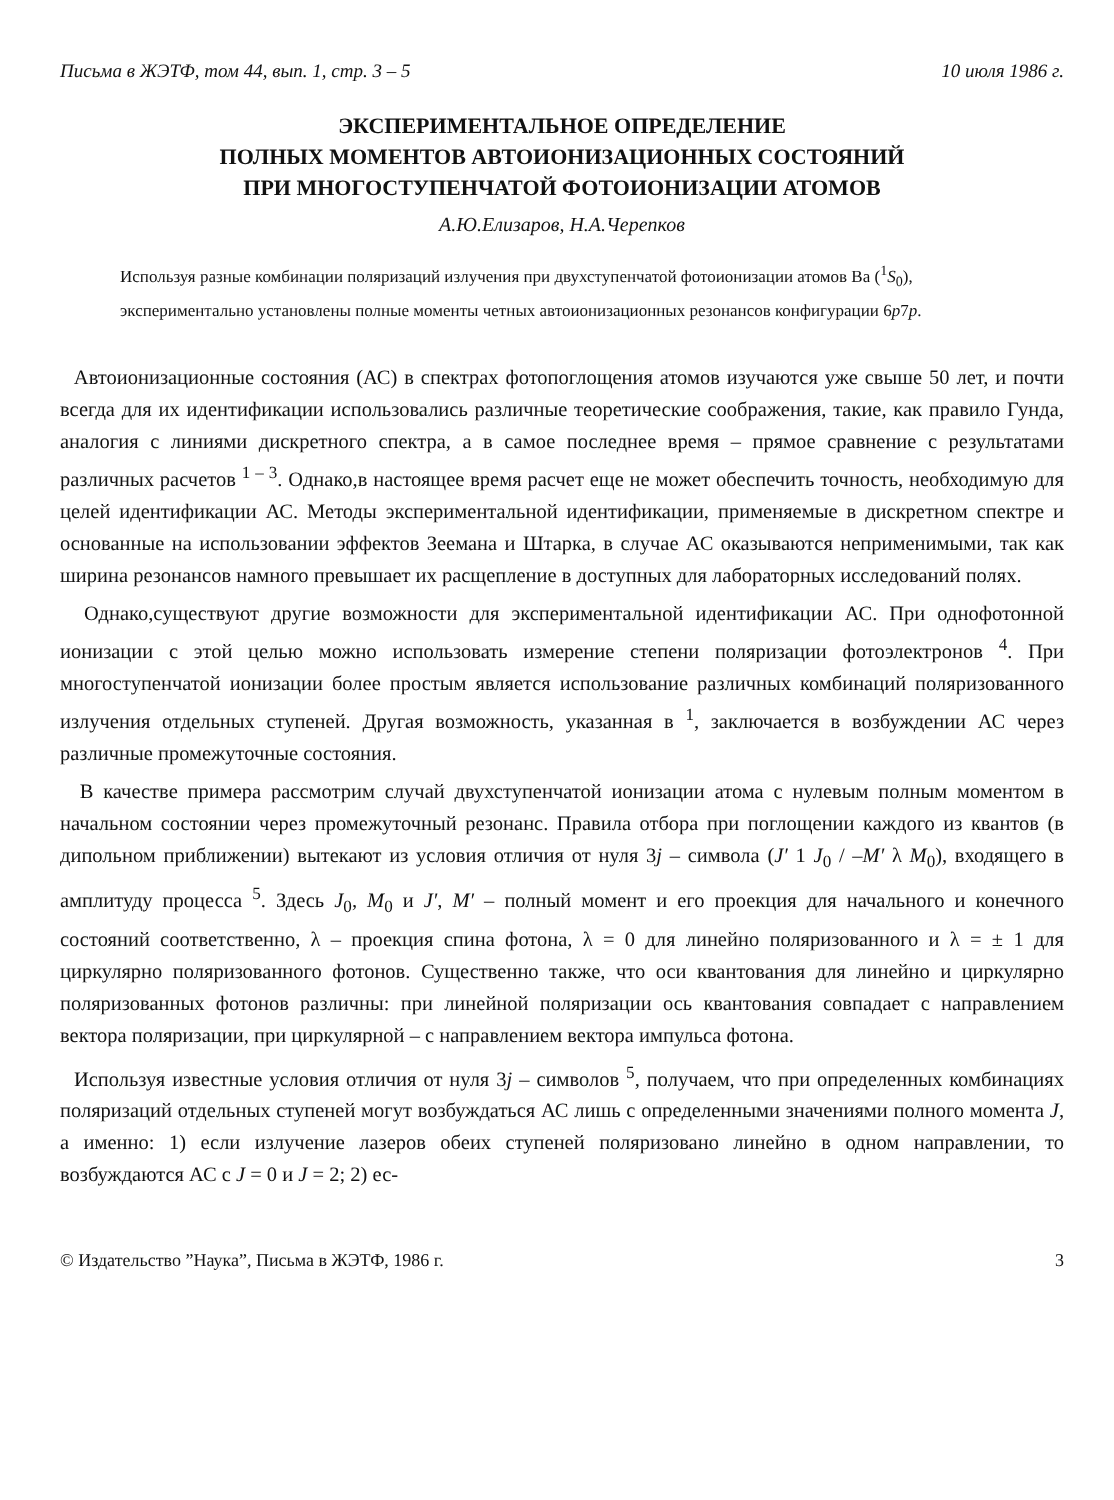Письма в ЖЭТФ, том 44, вып. 1, стр. 3 – 5 10 июля 1986 г.
ЭКСПЕРИМЕНТАЛЬНОЕ ОПРЕДЕЛЕНИЕ
ПОЛНЫХ МОМЕНТОВ АВТОИОНИЗАЦИОННЫХ СОСТОЯНИЙ
ПРИ МНОГОСТУПЕНЧАТОЙ ФОТОИОНИЗАЦИИ АТОМОВ
А.Ю.Елизаров, Н.А.Черепков
Используя разные комбинации поляризаций излучения при двухступенчатой фотоионизации атомов Ba (<sup>1</sup>S<sub>0</sub>), экспериментально установлены полные моменты четных автоионизационных резонансов конфигурации 6p7p.
Автоионизационные состояния (АС) в спектрах фотопоглощения атомов изучаются уже свыше 50 лет, и почти всегда для их идентификации использовались различные теоретические соображения, такие, как правило Гунда, аналогия с линиями дискретного спектра, а в самое последнее время – прямое сравнение с результатами различных расчетов <sup>1 – 3</sup>. Однако,в настоящее время расчет еще не может обеспечить точность, необходимую для целей идентификации АС. Методы экспериментальной идентификации, применяемые в дискретном спектре и основанные на использовании эффектов Зеемана и Штарка, в случае АС оказываются неприменимыми, так как ширина резонансов намного превышает их расщепление в доступных для лабораторных исследований полях.
Однако,существуют другие возможности для экспериментальной идентификации АС. При однофотонной ионизации с этой целью можно использовать измерение степени поляризации фотоэлектронов <sup>4</sup>. При многоступенчатой ионизации более простым является использование различных комбинаций поляризованного излучения отдельных ступеней. Другая возможность, указанная в <sup>1</sup>, заключается в возбуждении АС через различные промежуточные состояния.
В качестве примера рассмотрим случай двухступенчатой ионизации атома с нулевым полным моментом в начальном состоянии через промежуточный резонанс. Правила отбора при поглощении каждого из квантов (в дипольном приближении) вытекают из условия отличия от нуля 3j – символа (J′ 1 J<sub>0</sub> / –M′ λ M<sub>0</sub>), входящего в амплитуду процесса <sup>5</sup>. Здесь J<sub>0</sub>, M<sub>0</sub> и J′, M′ – полный момент и его проекция для начального и конечного состояний соответственно, λ – проекция спина фотона, λ = 0 для линейно поляризованного и λ = ± 1 для циркулярно поляризованного фотонов. Существенно также, что оси квантования для линейно и циркулярно поляризованных фотонов различны: при линейной поляризации ось квантования совпадает с направлением вектора поляризации, при циркулярной – с направлением вектора импульса фотона.
Используя известные условия отличия от нуля 3j – символов <sup>5</sup>, получаем, что при определенных комбинациях поляризаций отдельных ступеней могут возбуждаться АС лишь с определенными значениями полного момента J, а именно: 1) если излучение лазеров обеих ступеней поляризовано линейно в одном направлении, то возбуждаются АС с J = 0 и J = 2; 2) ес-
© Издательство ”Наука”, Письма в ЖЭТФ, 1986 г. 3